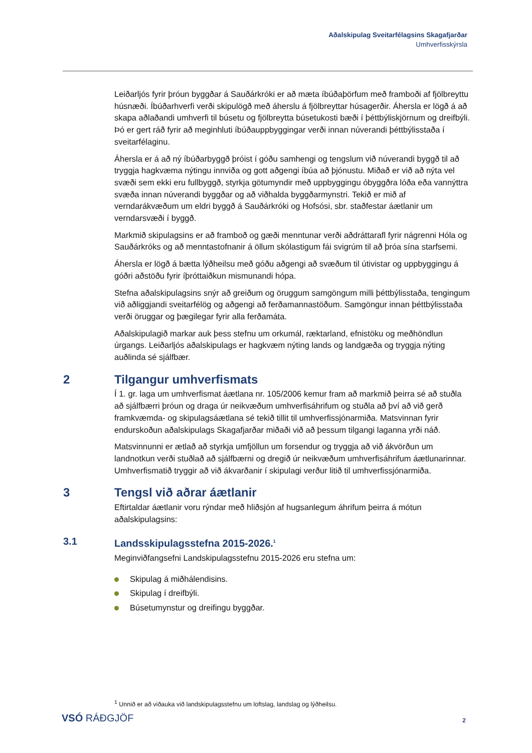Aðalskipulag Sveitarfélagsins Skagafjarðar
Umhverfisskýrsla
Leiðarljós fyrir þróun byggðar á Sauðárkróki er að mæta íbúðaþörfum með framboði af fjölbreyttu húsnæði. Íbúðarhverfi verði skipulögð með áherslu á fjölbreyttar húsagerðir. Áhersla er lögð á að skapa aðlaðandi umhverfi til búsetu og fjölbreytta búsetukosti bæði í þéttbýliskjörnum og dreifbýli. Þó er gert ráð fyrir að meginhluti íbúðauppbyggingar verði innan núverandi þéttbýlisstaða í sveitarfélaginu.
Áhersla er á að ný íbúðarbyggð þróist í góðu samhengi og tengslum við núverandi byggð til að tryggja hagkvæma nýtingu innviða og gott aðgengi íbúa að þjónustu. Miðað er við að nýta vel svæði sem ekki eru fullbyggð, styrkja götumyndir með uppbyggingu óbyggðra lóða eða vannýttra svæða innan núverandi byggðar og að viðhalda byggðarmynstri. Tekið er mið af verndarákvæðum um eldri byggð á Sauðárkróki og Hofsósi, sbr. staðfestar áætlanir um verndarsvæði í byggð.
Markmið skipulagsins er að framboð og gæði menntunar verði aðdráttarafl fyrir nágrenni Hóla og Sauðárkróks og að menntastofnanir á öllum skólastigum fái svigrúm til að þróa sína starfsemi.
Áhersla er lögð á bætta lýðheilsu með góðu aðgengi að svæðum til útivistar og uppbyggingu á góðri aðstöðu fyrir íþróttaiðkun mismunandi hópa.
Stefna aðalskipulagsins snýr að greiðum og öruggum samgöngum milli þéttbýlisstaða, tengingum við aðliggjandi sveitarfélög og aðgengi að ferðamannastöðum. Samgöngur innan þéttbýlisstaða verði öruggar og þægilegar fyrir alla ferðamáta.
Aðalskipulagið markar auk þess stefnu um orkumál, ræktarland, efnistöku og meðhöndlun úrgangs. Leiðarljós aðalskipulags er hagkvæm nýting lands og landgæða og tryggja nýting auðlinda sé sjálfbær.
2 Tilgangur umhverfismats
Í 1. gr. laga um umhverfismat áætlana nr. 105/2006 kemur fram að markmið þeirra sé að stuðla að sjálfbærri þróun og draga úr neikvæðum umhverfisáhrifum og stuðla að því að við gerð framkvæmda- og skipulagsáætlana sé tekið tillit til umhverfissjónarmiða. Matsvinnan fyrir endurskoðun aðalskipulags Skagafjarðar miðaði við að þessum tilgangi laganna yrði náð.
Matsvinnunni er ætlað að styrkja umfjöllun um forsendur og tryggja að við ákvörðun um landnotkun verði stuðlað að sjálfbærni og dregið úr neikvæðum umhverfisáhrifum áætlunarinnar. Umhverfismatið tryggir að við ákvarðanir í skipulagi verður litið til umhverfissjónarmiða.
3 Tengsl við aðrar áætlanir
Eftirtaldar áætlanir voru rýndar með hliðsjón af hugsanlegum áhrifum þeirra á mótun aðalskipulagsins:
3.1 Landsskipulagsstefna 2015-2026.<sup>1</sup>
Meginviðfangsefni Landskipulagsstefnu 2015-2026 eru stefna um:
Skipulag á miðhálendisins.
Skipulag í dreifbýli.
Búsetumynstur og dreifingu byggðar.
<sup>1</sup> Unnið er að viðauka við landskipulagsstefnu um loftslag, landslag og lýðheilsu.
VSÓ RÁÐGJÖF 2